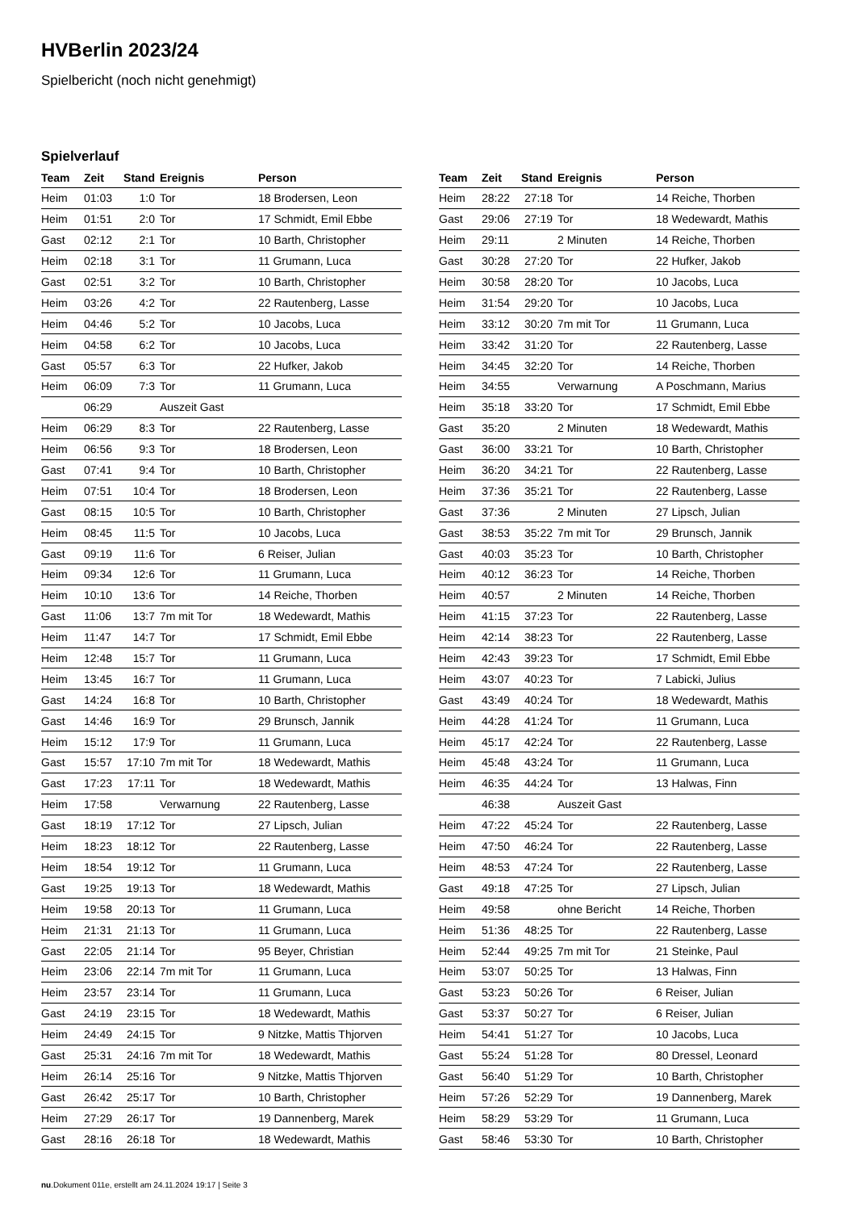HVBerlin 2023/24
Spielbericht (noch nicht genehmigt)
Spielverlauf
| Team | Zeit | Stand | Ereignis | Person |
| --- | --- | --- | --- | --- |
| Heim | 01:03 | 1:0 | Tor | 18 Brodersen, Leon |
| Heim | 01:51 | 2:0 | Tor | 17 Schmidt, Emil Ebbe |
| Gast | 02:12 | 2:1 | Tor | 10 Barth, Christopher |
| Heim | 02:18 | 3:1 | Tor | 11 Grumann, Luca |
| Gast | 02:51 | 3:2 | Tor | 10 Barth, Christopher |
| Heim | 03:26 | 4:2 | Tor | 22 Rautenberg, Lasse |
| Heim | 04:46 | 5:2 | Tor | 10 Jacobs, Luca |
| Heim | 04:58 | 6:2 | Tor | 10 Jacobs, Luca |
| Gast | 05:57 | 6:3 | Tor | 22 Hufker, Jakob |
| Heim | 06:09 | 7:3 | Tor | 11 Grumann, Luca |
| | 06:29 | | Auszeit Gast | |
| Heim | 06:29 | 8:3 | Tor | 22 Rautenberg, Lasse |
| Heim | 06:56 | 9:3 | Tor | 18 Brodersen, Leon |
| Gast | 07:41 | 9:4 | Tor | 10 Barth, Christopher |
| Heim | 07:51 | 10:4 | Tor | 18 Brodersen, Leon |
| Gast | 08:15 | 10:5 | Tor | 10 Barth, Christopher |
| Heim | 08:45 | 11:5 | Tor | 10 Jacobs, Luca |
| Gast | 09:19 | 11:6 | Tor | 6 Reiser, Julian |
| Heim | 09:34 | 12:6 | Tor | 11 Grumann, Luca |
| Heim | 10:10 | 13:6 | Tor | 14 Reiche, Thorben |
| Gast | 11:06 | 13:7 | 7m mit Tor | 18 Wedewardt, Mathis |
| Heim | 11:47 | 14:7 | Tor | 17 Schmidt, Emil Ebbe |
| Heim | 12:48 | 15:7 | Tor | 11 Grumann, Luca |
| Heim | 13:45 | 16:7 | Tor | 11 Grumann, Luca |
| Gast | 14:24 | 16:8 | Tor | 10 Barth, Christopher |
| Gast | 14:46 | 16:9 | Tor | 29 Brunsch, Jannik |
| Heim | 15:12 | 17:9 | Tor | 11 Grumann, Luca |
| Gast | 15:57 | 17:10 | 7m mit Tor | 18 Wedewardt, Mathis |
| Gast | 17:23 | 17:11 | Tor | 18 Wedewardt, Mathis |
| Heim | 17:58 | | Verwarnung | 22 Rautenberg, Lasse |
| Gast | 18:19 | 17:12 | Tor | 27 Lipsch, Julian |
| Heim | 18:23 | 18:12 | Tor | 22 Rautenberg, Lasse |
| Heim | 18:54 | 19:12 | Tor | 11 Grumann, Luca |
| Gast | 19:25 | 19:13 | Tor | 18 Wedewardt, Mathis |
| Heim | 19:58 | 20:13 | Tor | 11 Grumann, Luca |
| Heim | 21:31 | 21:13 | Tor | 11 Grumann, Luca |
| Gast | 22:05 | 21:14 | Tor | 95 Beyer, Christian |
| Heim | 23:06 | 22:14 | 7m mit Tor | 11 Grumann, Luca |
| Heim | 23:57 | 23:14 | Tor | 11 Grumann, Luca |
| Gast | 24:19 | 23:15 | Tor | 18 Wedewardt, Mathis |
| Heim | 24:49 | 24:15 | Tor | 9 Nitzke, Mattis Thjorven |
| Gast | 25:31 | 24:16 | 7m mit Tor | 18 Wedewardt, Mathis |
| Heim | 26:14 | 25:16 | Tor | 9 Nitzke, Mattis Thjorven |
| Gast | 26:42 | 25:17 | Tor | 10 Barth, Christopher |
| Heim | 27:29 | 26:17 | Tor | 19 Dannenberg, Marek |
| Gast | 28:16 | 26:18 | Tor | 18 Wedewardt, Mathis |
| Team | Zeit | Stand | Ereignis | Person |
| --- | --- | --- | --- | --- |
| Heim | 28:22 | 27:18 | Tor | 14 Reiche, Thorben |
| Gast | 29:06 | 27:19 | Tor | 18 Wedewardt, Mathis |
| Heim | 29:11 | | 2 Minuten | 14 Reiche, Thorben |
| Gast | 30:28 | 27:20 | Tor | 22 Hufker, Jakob |
| Heim | 30:58 | 28:20 | Tor | 10 Jacobs, Luca |
| Heim | 31:54 | 29:20 | Tor | 10 Jacobs, Luca |
| Heim | 33:12 | 30:20 | 7m mit Tor | 11 Grumann, Luca |
| Heim | 33:42 | 31:20 | Tor | 22 Rautenberg, Lasse |
| Heim | 34:45 | 32:20 | Tor | 14 Reiche, Thorben |
| Heim | 34:55 | | Verwarnung | A Poschmann, Marius |
| Heim | 35:18 | 33:20 | Tor | 17 Schmidt, Emil Ebbe |
| Gast | 35:20 | | 2 Minuten | 18 Wedewardt, Mathis |
| Gast | 36:00 | 33:21 | Tor | 10 Barth, Christopher |
| Heim | 36:20 | 34:21 | Tor | 22 Rautenberg, Lasse |
| Heim | 37:36 | 35:21 | Tor | 22 Rautenberg, Lasse |
| Gast | 37:36 | | 2 Minuten | 27 Lipsch, Julian |
| Gast | 38:53 | 35:22 | 7m mit Tor | 29 Brunsch, Jannik |
| Gast | 40:03 | 35:23 | Tor | 10 Barth, Christopher |
| Heim | 40:12 | 36:23 | Tor | 14 Reiche, Thorben |
| Heim | 40:57 | | 2 Minuten | 14 Reiche, Thorben |
| Heim | 41:15 | 37:23 | Tor | 22 Rautenberg, Lasse |
| Heim | 42:14 | 38:23 | Tor | 22 Rautenberg, Lasse |
| Heim | 42:43 | 39:23 | Tor | 17 Schmidt, Emil Ebbe |
| Heim | 43:07 | 40:23 | Tor | 7 Labicki, Julius |
| Gast | 43:49 | 40:24 | Tor | 18 Wedewardt, Mathis |
| Heim | 44:28 | 41:24 | Tor | 11 Grumann, Luca |
| Heim | 45:17 | 42:24 | Tor | 22 Rautenberg, Lasse |
| Heim | 45:48 | 43:24 | Tor | 11 Grumann, Luca |
| Heim | 46:35 | 44:24 | Tor | 13 Halwas, Finn |
| | 46:38 | | Auszeit Gast | |
| Heim | 47:22 | 45:24 | Tor | 22 Rautenberg, Lasse |
| Heim | 47:50 | 46:24 | Tor | 22 Rautenberg, Lasse |
| Heim | 48:53 | 47:24 | Tor | 22 Rautenberg, Lasse |
| Gast | 49:18 | 47:25 | Tor | 27 Lipsch, Julian |
| Heim | 49:58 | | ohne Bericht | 14 Reiche, Thorben |
| Heim | 51:36 | 48:25 | Tor | 22 Rautenberg, Lasse |
| Heim | 52:44 | 49:25 | 7m mit Tor | 21 Steinke, Paul |
| Heim | 53:07 | 50:25 | Tor | 13 Halwas, Finn |
| Gast | 53:23 | 50:26 | Tor | 6 Reiser, Julian |
| Gast | 53:37 | 50:27 | Tor | 6 Reiser, Julian |
| Heim | 54:41 | 51:27 | Tor | 10 Jacobs, Luca |
| Gast | 55:24 | 51:28 | Tor | 80 Dressel, Leonard |
| Gast | 56:40 | 51:29 | Tor | 10 Barth, Christopher |
| Heim | 57:26 | 52:29 | Tor | 19 Dannenberg, Marek |
| Heim | 58:29 | 53:29 | Tor | 11 Grumann, Luca |
| Gast | 58:46 | 53:30 | Tor | 10 Barth, Christopher |
nu.Dokument 011e, erstellt am 24.11.2024 19:17 | Seite 3